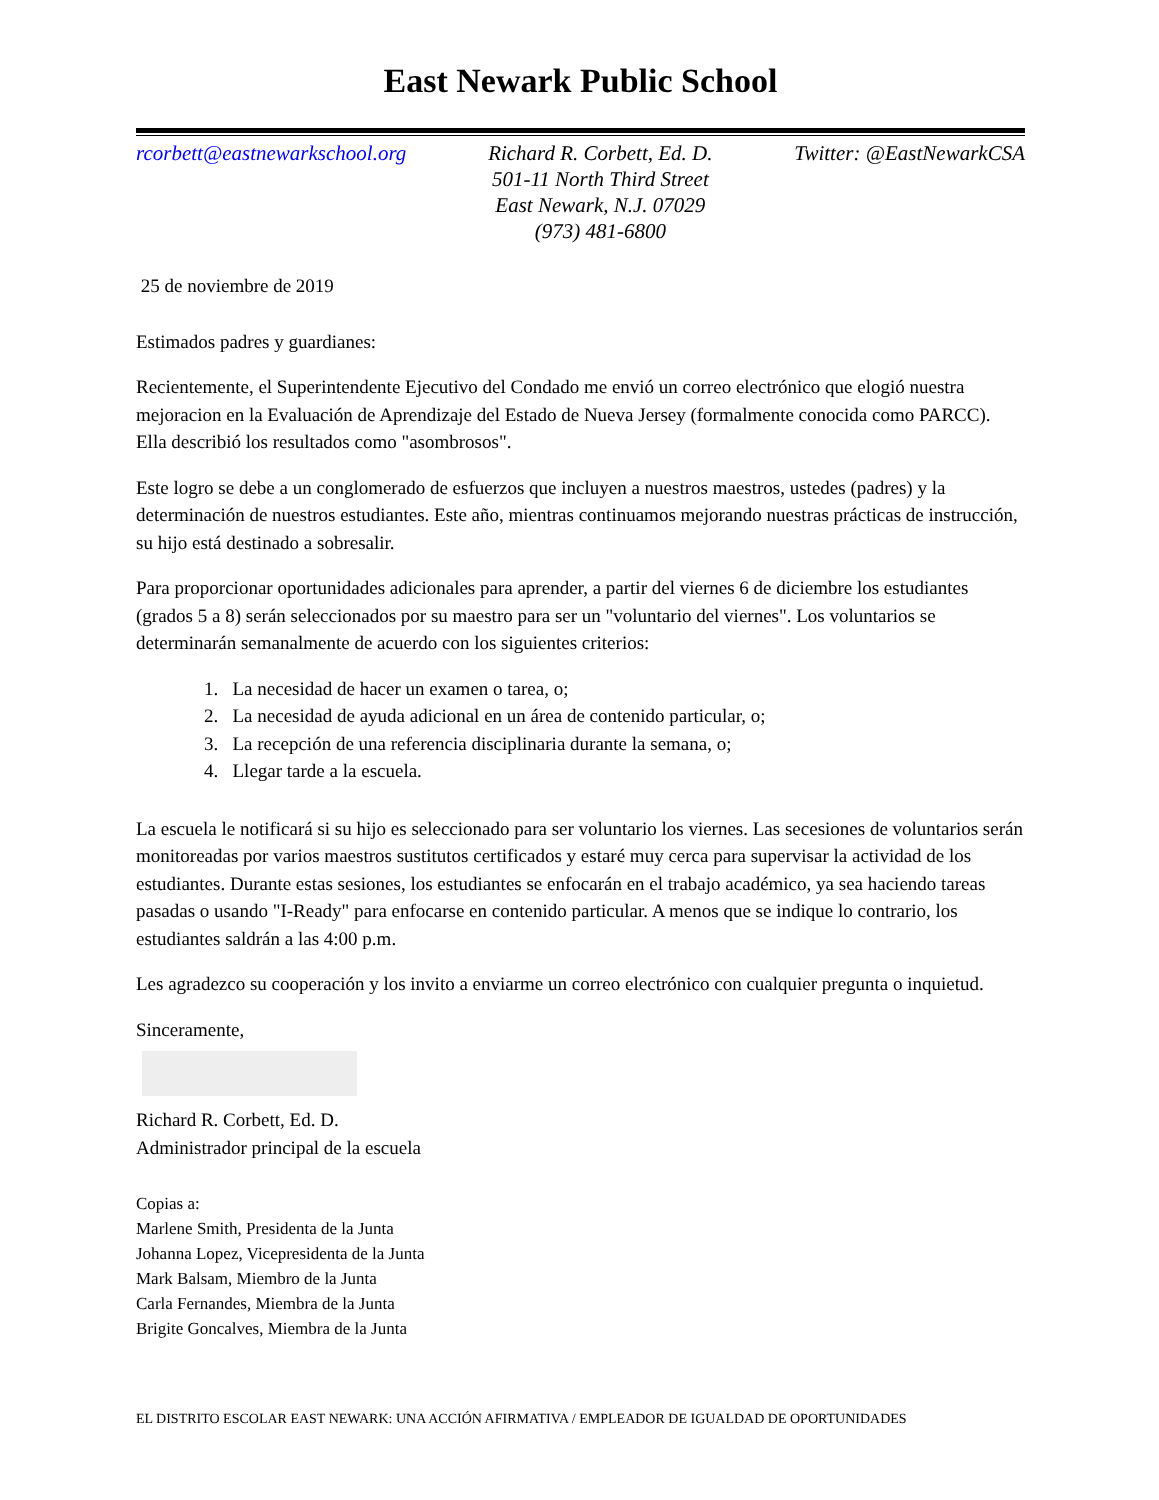East Newark Public School
rcorbett@eastnewarkschool.org Richard R. Corbett, Ed. D.
501-11 North Third Street
East Newark, N.J. 07029
(973) 481-6800
Twitter: @EastNewarkCSA
25 de noviembre de 2019
Estimados padres y guardianes:
Recientemente, el Superintendente Ejecutivo del Condado me envió un correo electrónico que elogió nuestra mejoracion en la Evaluación de Aprendizaje del Estado de Nueva Jersey (formalmente conocida como PARCC). Ella describió los resultados como "asombrosos".
Este logro se debe a un conglomerado de esfuerzos que incluyen a nuestros maestros, ustedes (padres) y la determinación de nuestros estudiantes. Este año, mientras continuamos mejorando nuestras prácticas de instrucción, su hijo está destinado a sobresalir.
Para proporcionar oportunidades adicionales para aprender, a partir del viernes 6 de diciembre los estudiantes (grados 5 a 8) serán seleccionados por su maestro para ser un "voluntario del viernes". Los voluntarios se determinarán semanalmente de acuerdo con los siguientes criterios:
1. La necesidad de hacer un examen o tarea, o;
2. La necesidad de ayuda adicional en un área de contenido particular, o;
3. La recepción de una referencia disciplinaria durante la semana, o;
4. Llegar tarde a la escuela.
La escuela le notificará si su hijo es seleccionado para ser voluntario los viernes. Las secesiones de voluntarios serán monitoreadas por varios maestros sustitutos certificados y estaré muy cerca para supervisar la actividad de los estudiantes. Durante estas sesiones, los estudiantes se enfocarán en el trabajo académico, ya sea haciendo tareas pasadas o usando "I-Ready" para enfocarse en contenido particular. A menos que se indique lo contrario, los estudiantes saldrán a las 4:00 p.m.
Les agradezco su cooperación y los invito a enviarme un correo electrónico con cualquier pregunta o inquietud.
Sinceramente,
Richard R. Corbett, Ed. D.
Administrador principal de la escuela
Copias a:
Marlene Smith, Presidenta de la Junta
Johanna Lopez, Vicepresidenta de la Junta
Mark Balsam, Miembro de la Junta
Carla Fernandes, Miembra de la Junta
Brigite Goncalves, Miembra de la Junta
EL DISTRITO ESCOLAR EAST NEWARK: UNA ACCIÓN AFIRMATIVA / EMPLEADOR DE IGUALDAD DE OPORTUNIDADES